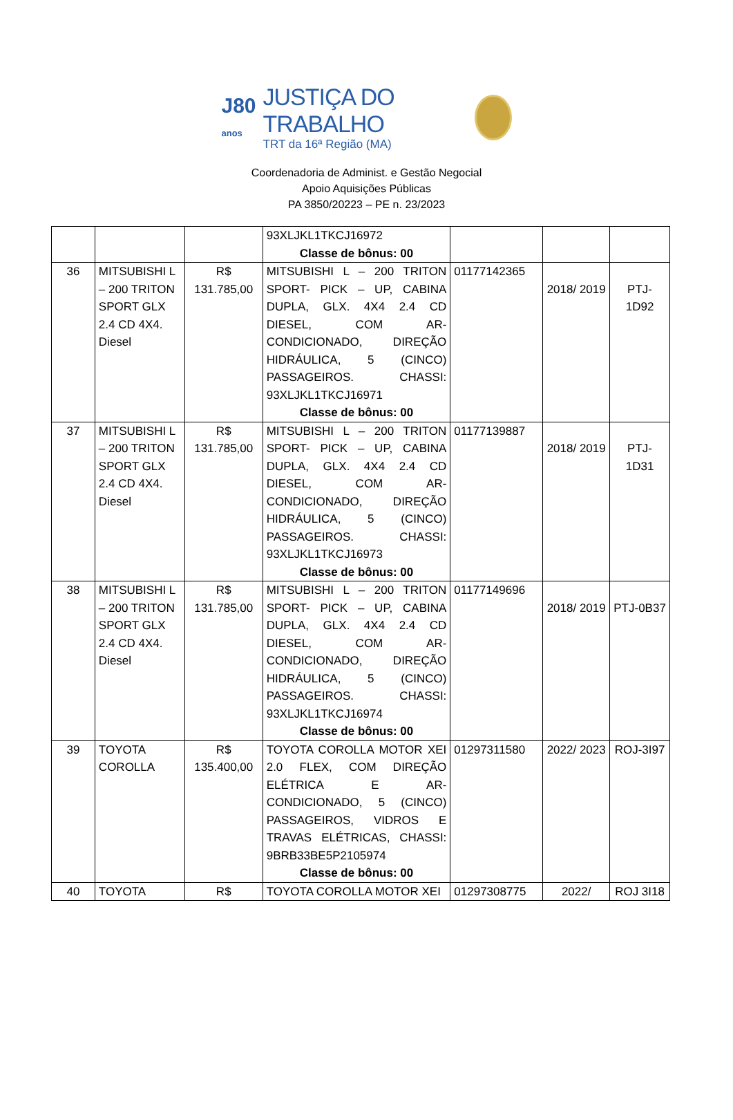J80
anos
JUSTIÇA DO TRABALHO
TRT da 16ª Região (MA)
Coordenadoria de Administ. e Gestão Negocial
Apoio Aquisições Públicas
PA 3850/20223 – PE n. 23/2023
| | | | 93XLJKL1TKCJ16972 Classe de bônus: 00 | | | |
| 36 | MITSUBISHI L – 200 TRITON SPORT GLX 2.4 CD 4X4. Diesel | R$ 131.785,00 | MITSUBISHI L – 200 TRITON SPORT- PICK – UP, CABINA DUPLA, GLX. 4X4 2.4 CD DIESEL, COM AR-CONDICIONADO, DIREÇÃO HIDRÁULICA, 5 (CINCO) PASSAGEIROS. CHASSI: 93XLJKL1TKCJ16971 Classe de bônus: 00 | 01177142365 | 2018/ 2019 | PTJ-1D92 |
| 37 | MITSUBISHI L – 200 TRITON SPORT GLX 2.4 CD 4X4. Diesel | R$ 131.785,00 | MITSUBISHI L – 200 TRITON SPORT- PICK – UP, CABINA DUPLA, GLX. 4X4 2.4 CD DIESEL, COM AR-CONDICIONADO, DIREÇÃO HIDRÁULICA, 5 (CINCO) PASSAGEIROS. CHASSI: 93XLJKL1TKCJ16973 Classe de bônus: 00 | 01177139887 | 2018/ 2019 | PTJ-1D31 |
| 38 | MITSUBISHI L – 200 TRITON SPORT GLX 2.4 CD 4X4. Diesel | R$ 131.785,00 | MITSUBISHI L – 200 TRITON SPORT- PICK – UP, CABINA DUPLA, GLX. 4X4 2.4 CD DIESEL, COM AR-CONDICIONADO, DIREÇÃO HIDRÁULICA, 5 (CINCO) PASSAGEIROS. CHASSI: 93XLJKL1TKCJ16974 Classe de bônus: 00 | 01177149696 | 2018/ 2019 | PTJ-0B37 |
| 39 | TOYOTA COROLLA | R$ 135.400,00 | TOYOTA COROLLA MOTOR XEI 2.0 FLEX, COM DIREÇÃO ELÉTRICA E AR-CONDICIONADO, 5 (CINCO) PASSAGEIROS, VIDROS E TRAVAS ELÉTRICAS, CHASSI: 9BRB33BE5P2105974 Classe de bônus: 00 | 01297311580 | 2022/ 2023 | ROJ-3I97 |
| 40 | TOYOTA | R$ | TOYOTA COROLLA MOTOR XEI | 01297308775 | 2022/ | ROJ 3I18 |